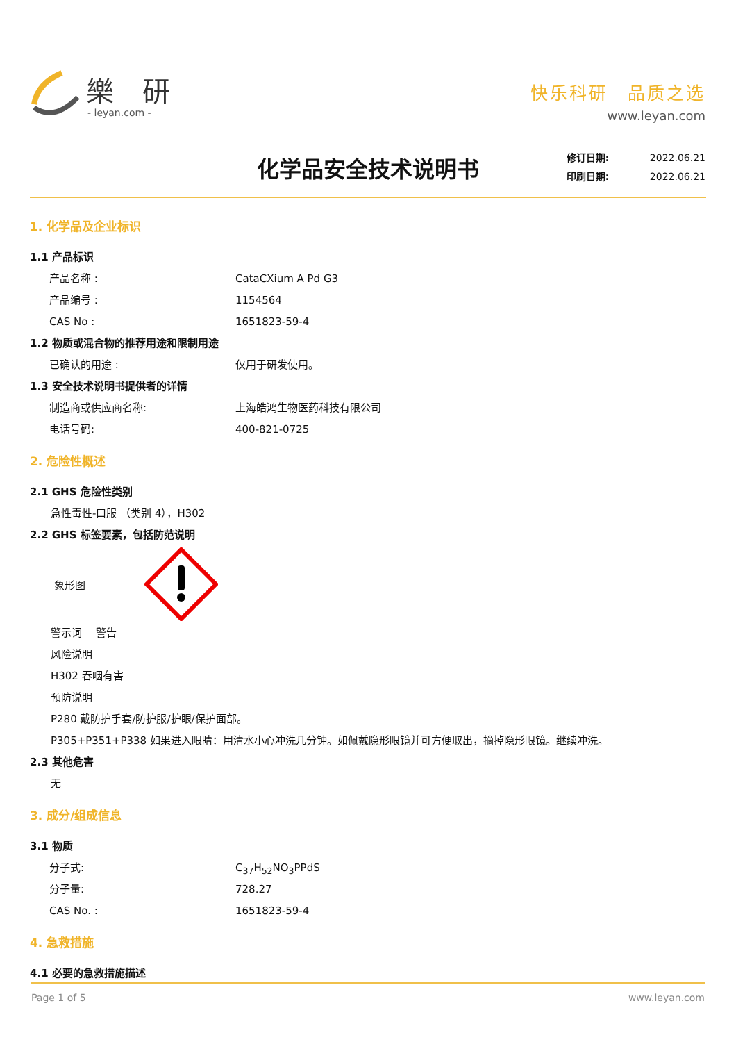樂 研
- leyan.com -
快乐科研　品质之选
www.leyan.com
化学品安全技术说明书
修订日期: 2022.06.21
印刷日期: 2022.06.21
1. 化学品及企业标识
1.1 产品标识
产品名称 : CataCXium A Pd G3
产品编号 : 1154564
CAS No : 1651823-59-4
1.2 物质或混合物的推荐用途和限制用途
已确认的用途 : 仅用于研发使用。
1.3 安全技术说明书提供者的详情
制造商或供应商名称: 上海皓鸿生物医药科技有限公司
电话号码: 400-821-0725
2. 危险性概述
2.1 GHS 危险性类别
急性毒性-口服 （类别 4），H302
2.2 GHS 标签要素，包括防范说明
象形图
警示词　 警告
风险说明
H302 吞咽有害
预防说明
P280 戴防护手套/防护服/护眼/保护面部。
P305+P351+P338 如果进入眼睛：用清水小心冲洗几分钟。如佩戴隐形眼镜并可方便取出，摘掉隐形眼镜。继续冲洗。
2.3 其他危害
无
3. 成分/组成信息
3.1 物质
分子式: C<sub>37</sub>H<sub>52</sub>NO<sub>3</sub>PPdS
分子量: 728.27
CAS No. : 1651823-59-4
4. 急救措施
4.1 必要的急救措施描述
Page 1 of 5 www.leyan.com